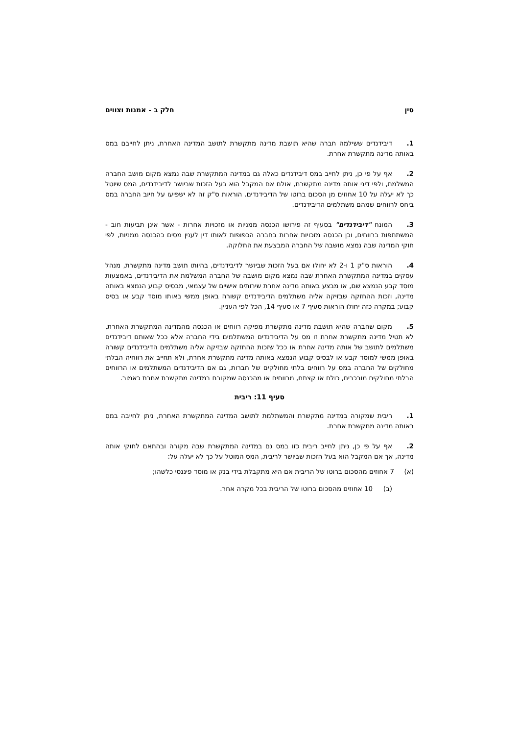סין חלק ב - אמנות וצווים
1. דיבידנדים ששילמה חברה שהיא תושבת מדינה מתקשרת לתושב המדינה האחרת, ניתן לחייבם במס באותה מדינה מתקשרת אחרת.
2. אף על פי כן, ניתן לחייב במס דיבידנדים כאלה גם במדינה המתקשרת שבה נמצא מקום מושב החברה המשלמת, ולפי דיני אותה מדינה מתקשרת, אולם אם המקבל הוא בעל הזכות שביושר לדיבידנדים, המס שיוטל כך לא יעלה על 10 אחוזים מן הסכום ברוטו של הדיבידנדים. הוראות ס"ק זה לא ישפיעו על חיוב החברה במס ביחס לרווחים שמהם משתלמים הדיבידנדים.
3. המונח "דיבידנדים" בסעיף זה פירושו הכנסה ממניות או מזכויות אחרות - אשר אינן תביעות חוב - המשתתפות ברווחים, וכן הכנסה מזכויות אחרות בחברה הכפופות לאותו דין לענין מסים כהכנסה ממניות, לפי חוקי המדינה שבה נמצא מושבה של החברה המבצעת את החלוקה.
4. הוראות ס"ק 1 ו-2 לא יחולו אם בעל הזכות שביושר לדיבידנדים, בהיותו תושב מדינה מתקשרת, מנהל עסקים במדינה המתקשרת האחרת שבה נמצא מקום מושבה של החברה המשלמת את הדיבידנדים, באמצעות מוסד קבע הנמצא שם, או מבצע באותה מדינה אחרת שירותים אישיים של עצמאי, מבסיס קבוע הנמצא באותה מדינה, וזכות ההחזקה שבזיקה אליה משתלמים הדיבידנדים קשורה באופן ממשי באותו מוסד קבע או בסיס קבוע; במקרה כזה יחולו הוראות סעיף 7 או סעיף 14, הכל לפי העניין.
5. מקום שחברה שהיא תושבת מדינה מתקשרת מפיקה רווחים או הכנסה מהמדינה המתקשרת האחרת, לא תטיל מדינה מתקשרת אחרת זו מס על הדיבידנדים המשתלמים בידי החברה אלא ככל שאותם דיבידנדים משתלמים לתושב של אותה מדינה אחרת או ככל שזכות ההחזקה שבזיקה אליה משתלמים הדיבידנדים קשורה באופן ממשי למוסד קבע או לבסיס קבוע הנמצא באותה מדינה מתקשרת אחרת, ולא תחייב את רווחיה הבלתי מחולקים של החברה במס על רווחים בלתי מחולקים של חברות, גם אם הדיבידנדים המשתלמים או הרווחים הבלתי מחולקים מורכבים, כולם או קצתם, מרווחים או מהכנסה שמקורם במדינה מתקשרת אחרת כאמור.
סעיף 11: ריבית
1. ריבית שמקורה במדינה מתקשרת והמשתלמת לתושב המדינה המתקשרת האחרת, ניתן לחייבה במס באותה מדינה מתקשרת אחרת.
2. אף על פי כן, ניתן לחייב ריבית כזו במס גם במדינה המתקשרת שבה מקורה ובהתאם לחוקי אותה מדינה, אך אם המקבל הוא בעל הזכות שביושר לריבית, המס המוטל על כך לא יעלה על:
(א) 7 אחוזים מהסכום ברוטו של הריבית אם היא מתקבלת בידי בנק או מוסד פיננסי כלשהו;
(ב) 10 אחוזים מהסכום ברוטו של הריבית בכל מקרה אחר.